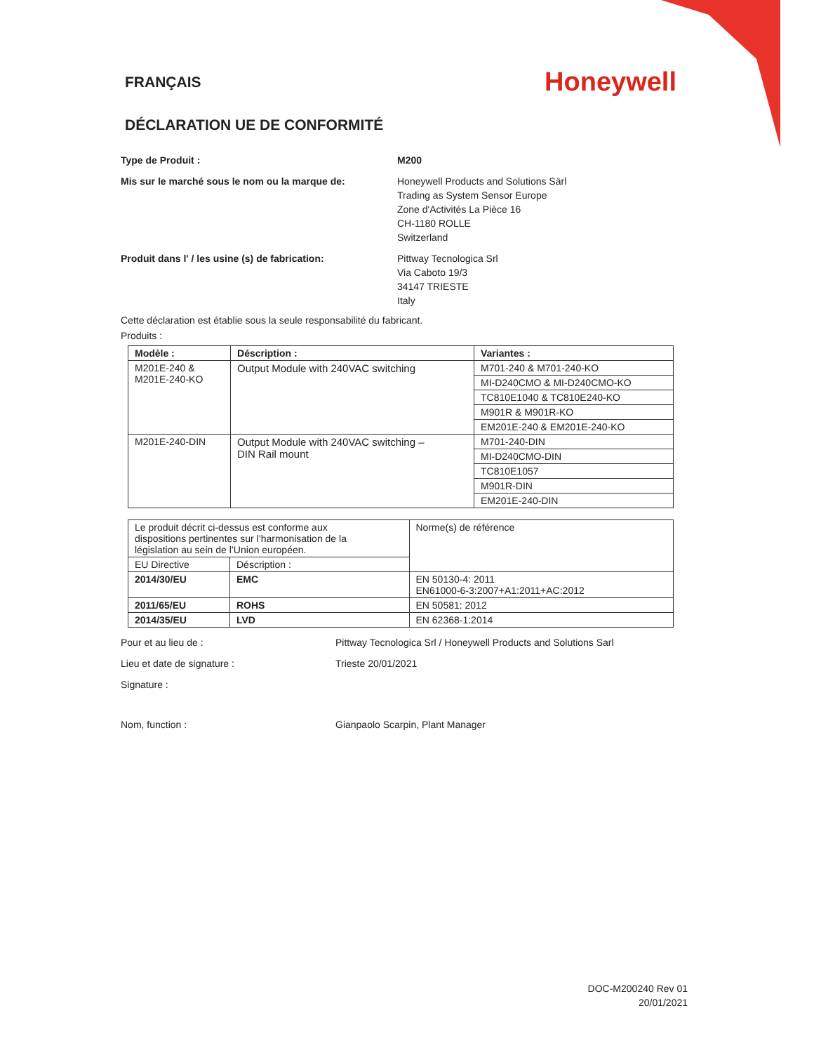FRANÇAIS
Honeywell
DÉCLARATION UE DE CONFORMITÉ
Type de Produit : M200
Mis sur le marché sous le nom ou la marque de: Honeywell Products and Solutions Särl
Trading as System Sensor Europe
Zone d'Activités La Pièce 16
CH-1180 ROLLE
Switzerland
Produit dans l' / les usine (s) de fabrication:
Pittway Tecnologica Srl
Via Caboto 19/3
34147 TRIESTE
Italy
Cette déclaration est établie sous la seule responsabilité du fabricant.
Produits :
| Modèle : | Déscription : | Variantes : |
| --- | --- | --- |
| M201E-240 & M201E-240-KO | Output Module with 240VAC switching | M701-240 & M701-240-KO |
| | | MI-D240CMO & MI-D240CMO-KO |
| | | TC810E1040 & TC810E240-KO |
| | | M901R & M901R-KO |
| | | EM201E-240 & EM201E-240-KO |
| M201E-240-DIN | Output Module with 240VAC switching – DIN Rail mount | M701-240-DIN |
| | | MI-D240CMO-DIN |
| | | TC810E1057 |
| | | M901R-DIN |
| | | EM201E-240-DIN |
| Le produit décrit ci-dessus est conforme aux dispositions pertinentes sur l’harmonisation de la législation au sein de l’Union européen. | | Norme(s) de référence |
| EU Directive | Déscription : | |
| 2014/30/EU | EMC | EN 50130-4: 2011 EN61000-6-3:2007+A1:2011+AC:2012 |
| 2011/65/EU | ROHS | EN 50581: 2012 |
| 2014/35/EU | LVD | EN 62368-1:2014 |
Pour et au lieu de : Pittway Tecnologica Srl / Honeywell Products and Solutions Sarl
Lieu et date de signature : Trieste 20/01/2021
Signature :
Nom, function : Gianpaolo Scarpin, Plant Manager
DOC-M200240 Rev 01
20/01/2021